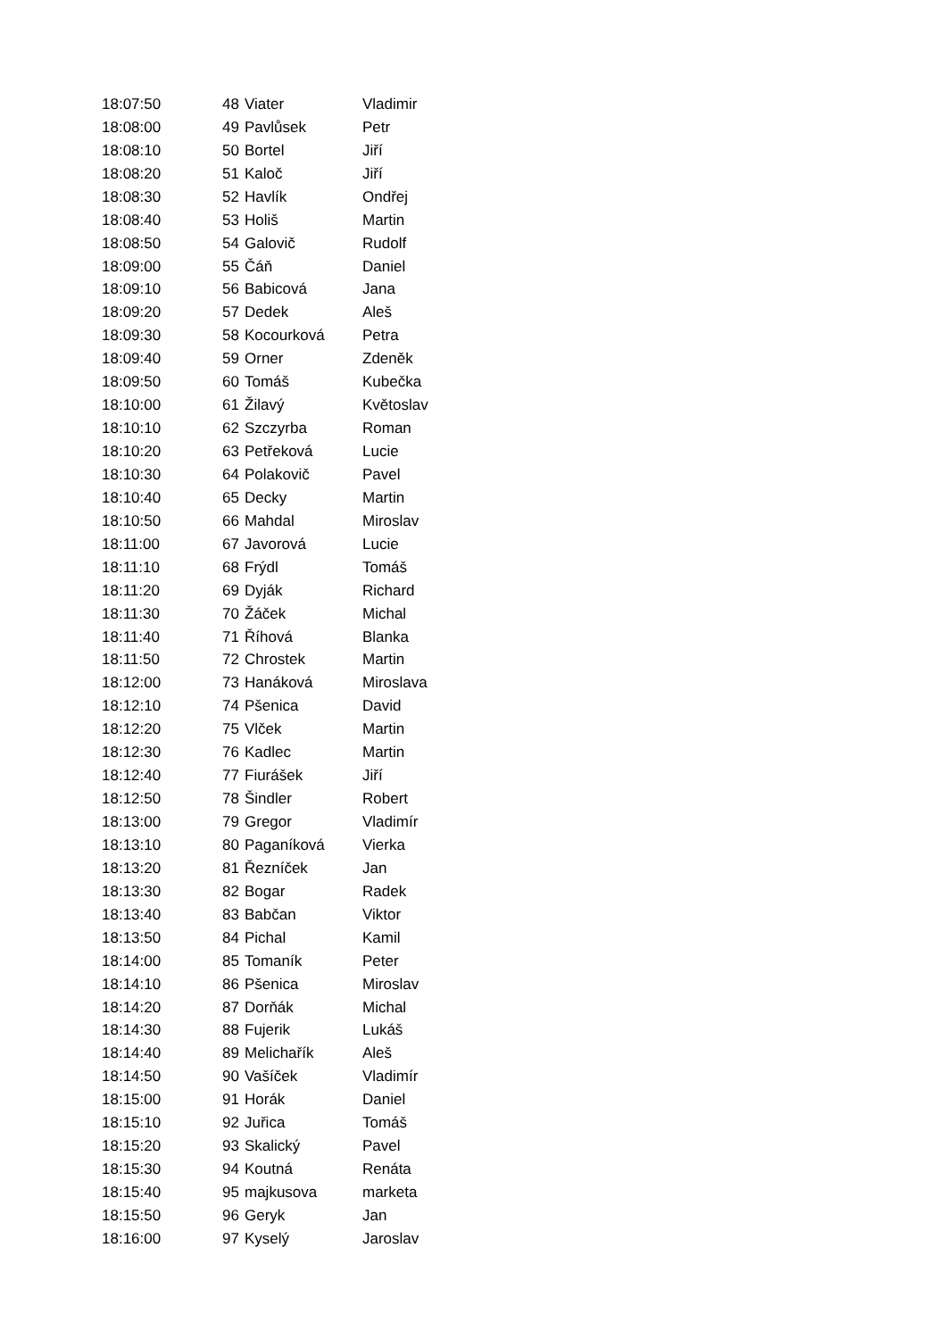| 18:07:50 | 48 | Viater | Vladimir |
| 18:08:00 | 49 | Pavlůsek | Petr |
| 18:08:10 | 50 | Bortel | Jiří |
| 18:08:20 | 51 | Kaloč | Jiří |
| 18:08:30 | 52 | Havlík | Ondřej |
| 18:08:40 | 53 | Holiš | Martin |
| 18:08:50 | 54 | Galovič | Rudolf |
| 18:09:00 | 55 | Čáň | Daniel |
| 18:09:10 | 56 | Babicová | Jana |
| 18:09:20 | 57 | Dedek | Aleš |
| 18:09:30 | 58 | Kocourková | Petra |
| 18:09:40 | 59 | Orner | Zdeněk |
| 18:09:50 | 60 | Tomáš | Kubečka |
| 18:10:00 | 61 | Žilavý | Květoslav |
| 18:10:10 | 62 | Szczyrba | Roman |
| 18:10:20 | 63 | Petřeková | Lucie |
| 18:10:30 | 64 | Polakovič | Pavel |
| 18:10:40 | 65 | Decky | Martin |
| 18:10:50 | 66 | Mahdal | Miroslav |
| 18:11:00 | 67 | Javorová | Lucie |
| 18:11:10 | 68 | Frýdl | Tomáš |
| 18:11:20 | 69 | Dyják | Richard |
| 18:11:30 | 70 | Žáček | Michal |
| 18:11:40 | 71 | Říhová | Blanka |
| 18:11:50 | 72 | Chrostek | Martin |
| 18:12:00 | 73 | Hanáková | Miroslava |
| 18:12:10 | 74 | Pšenica | David |
| 18:12:20 | 75 | Vlček | Martin |
| 18:12:30 | 76 | Kadlec | Martin |
| 18:12:40 | 77 | Fiurášek | Jiří |
| 18:12:50 | 78 | Šindler | Robert |
| 18:13:00 | 79 | Gregor | Vladimír |
| 18:13:10 | 80 | Paganíková | Vierka |
| 18:13:20 | 81 | Řezníček | Jan |
| 18:13:30 | 82 | Bogar | Radek |
| 18:13:40 | 83 | Babčan | Viktor |
| 18:13:50 | 84 | Pichal | Kamil |
| 18:14:00 | 85 | Tomaník | Peter |
| 18:14:10 | 86 | Pšenica | Miroslav |
| 18:14:20 | 87 | Dorňák | Michal |
| 18:14:30 | 88 | Fujerik | Lukáš |
| 18:14:40 | 89 | Melichařík | Aleš |
| 18:14:50 | 90 | Vašíček | Vladimír |
| 18:15:00 | 91 | Horák | Daniel |
| 18:15:10 | 92 | Juřica | Tomáš |
| 18:15:20 | 93 | Skalický | Pavel |
| 18:15:30 | 94 | Koutná | Renáta |
| 18:15:40 | 95 | majkusova | marketa |
| 18:15:50 | 96 | Geryk | Jan |
| 18:16:00 | 97 | Kyselý | Jaroslav |